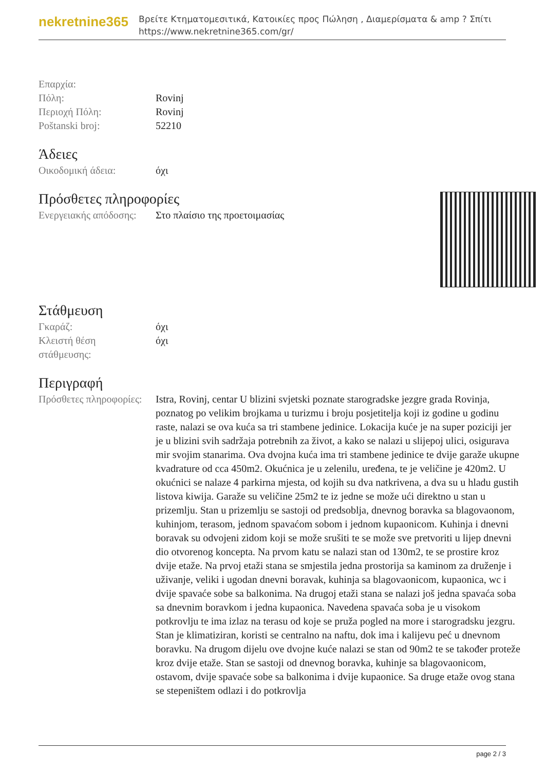nekretnine365
Βρείτε Κτηματομεσιτικά, Κατοικίες προς Πώληση , Διαμερίσματα & amp ? Σπίτι
https://www.nekretnine365.com/gr/
| Επαρχία: | |
| Πόλη: | Rovinj |
| Περιοχή Πόλη: | Rovinj |
| Poštanski broj: | 52210 |
Άδειες
| Οικοδομική άδεια: | όχι |
Πρόσθετες πληροφορίες
| Ενεργειακής απόδοσης: | Στο πλαίσιο της προετοιμασίας |
Στάθμευση
| Γκαράζ: | όχι |
| Κλειστή θέση στάθμευσης: | όχι |
Περιγραφή
| Πρόσθετες πληροφορίες: | Istra, Rovinj, centar U blizini svjetski poznate starogradske jezgre grada Rovinja, poznatog po velikim brojkama u turizmu i broju posjetitelja koji iz godine u godinu raste, nalazi se ova kuća sa tri stambene jedinice. Lokacija kuće je na super poziciji jer je u blizini svih sadržaja potrebnih za život, a kako se nalazi u slijepoj ulici, osigurava mir svojim stanarima. Ova dvojna kuća ima tri stambene jedinice te dvije garaže ukupne kvadrature od cca 450m2. Okućnica je u zelenilu, uređena, te je veličine je 420m2. U okućnici se nalaze 4 parkirna mjesta, od kojih su dva natkrivena, a dva su u hladu gustih listova kiwija. Garaže su veličine 25m2 te iz jedne se može ući direktno u stan u prizemlju. Stan u prizemlju se sastoji od predsoblja, dnevnog boravka sa blagovaonom, kuhinjom, terasom, jednom spavaćom sobom i jednom kupaonicom. Kuhinja i dnevni boravak su odvojeni zidom koji se može srušiti te se može sve pretvoriti u lijep dnevni dio otvorenog koncepta. Na prvom katu se nalazi stan od 130m2, te se prostire kroz dvije etaže. Na prvoj etaži stana se smjestila jedna prostorija sa kaminom za druženje i uživanje, veliki i ugodan dnevni boravak, kuhinja sa blagovaonicom, kupaonica, wc i dvije spavaće sobe sa balkonima. Na drugoj etaži stana se nalazi još jedna spavaća soba sa dnevnim boravkom i jedna kupaonica. Navedena spavaća soba je u visokom potkrovlju te ima izlaz na terasu od koje se pruža pogled na more i starogradsku jezgru. Stan je klimatiziran, koristi se centralno na naftu, dok ima i kalijevu peć u dnevnom boravku. Na drugom dijelu ove dvojne kuće nalazi se stan od 90m2 te se također proteže kroz dvije etaže. Stan se sastoji od dnevnog boravka, kuhinje sa blagovaonicom, ostavom, dvije spavaće sobe sa balkonima i dvije kupaonice. Sa druge etaže ovog stana se stepeništem odlazi i do potkrovlja |
page 2 / 3